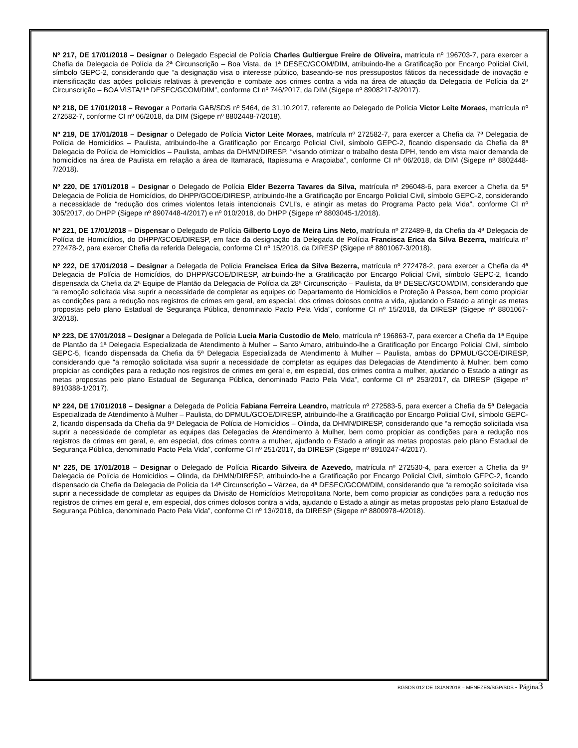Nº 217, DE 17/01/2018 – Designar o Delegado Especial de Polícia Charles Gultiergue Freire de Oliveira, matrícula nº 196703-7, para exercer a Chefia da Delegacia de Polícia da 2ª Circunscrição – Boa Vista, da 1ª DESEC/GCOM/DIM, atribuindo-lhe a Gratificação por Encargo Policial Civil, símbolo GEPC-2, considerando que “a designação visa o interesse público, baseando-se nos pressupostos fáticos da necessidade de inovação e intensificação das ações policiais relativas à prevenção e combate aos crimes contra a vida na área de atuação da Delegacia de Polícia da 2ª Circunscrição – BOA VISTA/1ª DESEC/GCOM/DIM”, conforme CI nº 746/2017, da DIM (Sigepe nº 8908217-8/2017).
Nº 218, DE 17/01/2018 – Revogar a Portaria GAB/SDS nº 5464, de 31.10.2017, referente ao Delegado de Polícia Victor Leite Moraes, matrícula nº 272582-7, conforme CI nº 06/2018, da DIM (Sigepe nº 8802448-7/2018).
Nº 219, DE 17/01/2018 – Designar o Delegado de Polícia Victor Leite Moraes, matrícula nº 272582-7, para exercer a Chefia da 7ª Delegacia de Polícia de Homicídios – Paulista, atribuindo-lhe a Gratificação por Encargo Policial Civil, símbolo GEPC-2, ficando dispensado da Chefia da 8ª Delegacia de Polícia de Homicídios – Paulista, ambas da DHMN/DIRESP, “visando otimizar o trabalho desta DPH, tendo em vista maior demanda de homicídios na área de Paulista em relação a área de Itamaracá, Itapissuma e Araçoiaba”, conforme CI nº 06/2018, da DIM (Sigepe nº 8802448-7/2018).
Nº 220, DE 17/01/2018 – Designar o Delegado de Polícia Elder Bezerra Tavares da Silva, matrícula nº 296048-6, para exercer a Chefia da 5ª Delegacia de Polícia de Homicídios, do DHPP/GCOE/DIRESP, atribuindo-lhe a Gratificação por Encargo Policial Civil, símbolo GEPC-2, considerando a necessidade de “redução dos crimes violentos letais intencionais CVLI’s, e atingir as metas do Programa Pacto pela Vida”, conforme CI nº 305/2017, do DHPP (Sigepe nº 8907448-4/2017) e nº 010/2018, do DHPP (Sigepe nº 8803045-1/2018).
Nº 221, DE 17/01/2018 – Dispensar o Delegado de Polícia Gilberto Loyo de Meira Lins Neto, matrícula nº 272489-8, da Chefia da 4ª Delegacia de Polícia de Homicídios, do DHPP/GCOE/DIRESP, em face da designação da Delegada de Polícia Francisca Erica da Silva Bezerra, matrícula nº 272478-2, para exercer Chefia da referida Delegacia, conforme CI nº 15/2018, da DIRESP (Sigepe nº 8801067-3/2018).
Nº 222, DE 17/01/2018 – Designar a Delegada de Polícia Francisca Erica da Silva Bezerra, matrícula nº 272478-2, para exercer a Chefia da 4ª Delegacia de Polícia de Homicídios, do DHPP/GCOE/DIRESP, atribuindo-lhe a Gratificação por Encargo Policial Civil, símbolo GEPC-2, ficando dispensada da Chefia da 2ª Equipe de Plantão da Delegacia de Polícia da 28ª Circunscrição – Paulista, da 8ª DESEC/GCOM/DIM, considerando que “a remoção solicitada visa suprir a necessidade de completar as equipes do Departamento de Homicídios e Proteção à Pessoa, bem como propiciar as condições para a redução nos registros de crimes em geral, em especial, dos crimes dolosos contra a vida, ajudando o Estado a atingir as metas propostas pelo plano Estadual de Segurança Pública, denominado Pacto Pela Vida”, conforme CI nº 15/2018, da DIRESP (Sigepe nº 8801067-3/2018).
Nº 223, DE 17/01/2018 – Designar a Delegada de Polícia Lucia Maria Custodio de Melo, matrícula nº 196863-7, para exercer a Chefia da 1ª Equipe de Plantão da 1ª Delegacia Especializada de Atendimento à Mulher – Santo Amaro, atribuindo-lhe a Gratificação por Encargo Policial Civil, símbolo GEPC-5, ficando dispensada da Chefia da 5ª Delegacia Especializada de Atendimento à Mulher – Paulista, ambas do DPMUL/GCOE/DIRESP, considerando que “a remoção solicitada visa suprir a necessidade de completar as equipes das Delegacias de Atendimento à Mulher, bem como propiciar as condições para a redução nos registros de crimes em geral e, em especial, dos crimes contra a mulher, ajudando o Estado a atingir as metas propostas pelo plano Estadual de Segurança Pública, denominado Pacto Pela Vida”, conforme CI nº 253/2017, da DIRESP (Sigepe nº 8910388-1/2017).
Nº 224, DE 17/01/2018 – Designar a Delegada de Polícia Fabiana Ferreira Leandro, matrícula nº 272583-5, para exercer a Chefia da 5ª Delegacia Especializada de Atendimento à Mulher – Paulista, do DPMUL/GCOE/DIRESP, atribuindo-lhe a Gratificação por Encargo Policial Civil, símbolo GEPC-2, ficando dispensada da Chefia da 9ª Delegacia de Polícia de Homicídios – Olinda, da DHMN/DIRESP, considerando que “a remoção solicitada visa suprir a necessidade de completar as equipes das Delegacias de Atendimento à Mulher, bem como propiciar as condições para a redução nos registros de crimes em geral, e, em especial, dos crimes contra a mulher, ajudando o Estado a atingir as metas propostas pelo plano Estadual de Segurança Pública, denominado Pacto Pela Vida”, conforme CI nº 251/2017, da DIRESP (Sigepe nº 8910247-4/2017).
Nº 225, DE 17/01/2018 – Designar o Delegado de Polícia Ricardo Silveira de Azevedo, matrícula nº 272530-4, para exercer a Chefia da 9ª Delegacia de Polícia de Homicídios – Olinda, da DHMN/DIRESP, atribuindo-lhe a Gratificação por Encargo Policial Civil, símbolo GEPC-2, ficando dispensado da Chefia da Delegacia de Polícia da 14ª Circunscrição – Várzea, da 4ª DESEC/GCOM/DIM, considerando que “a remoção solicitada visa suprir a necessidade de completar as equipes da Divisão de Homicídios Metropolitana Norte, bem como propiciar as condições para a redução nos registros de crimes em geral e, em especial, dos crimes dolosos contra a vida, ajudando o Estado a atingir as metas propostas pelo plano Estadual de Segurança Pública, denominado Pacto Pela Vida”, conforme CI nº 13//2018, da DIRESP (Sigepe nº 8800978-4/2018).
BGSDS 012 DE 18JAN2018 – MENEZES/SGP/SDS - Página 3